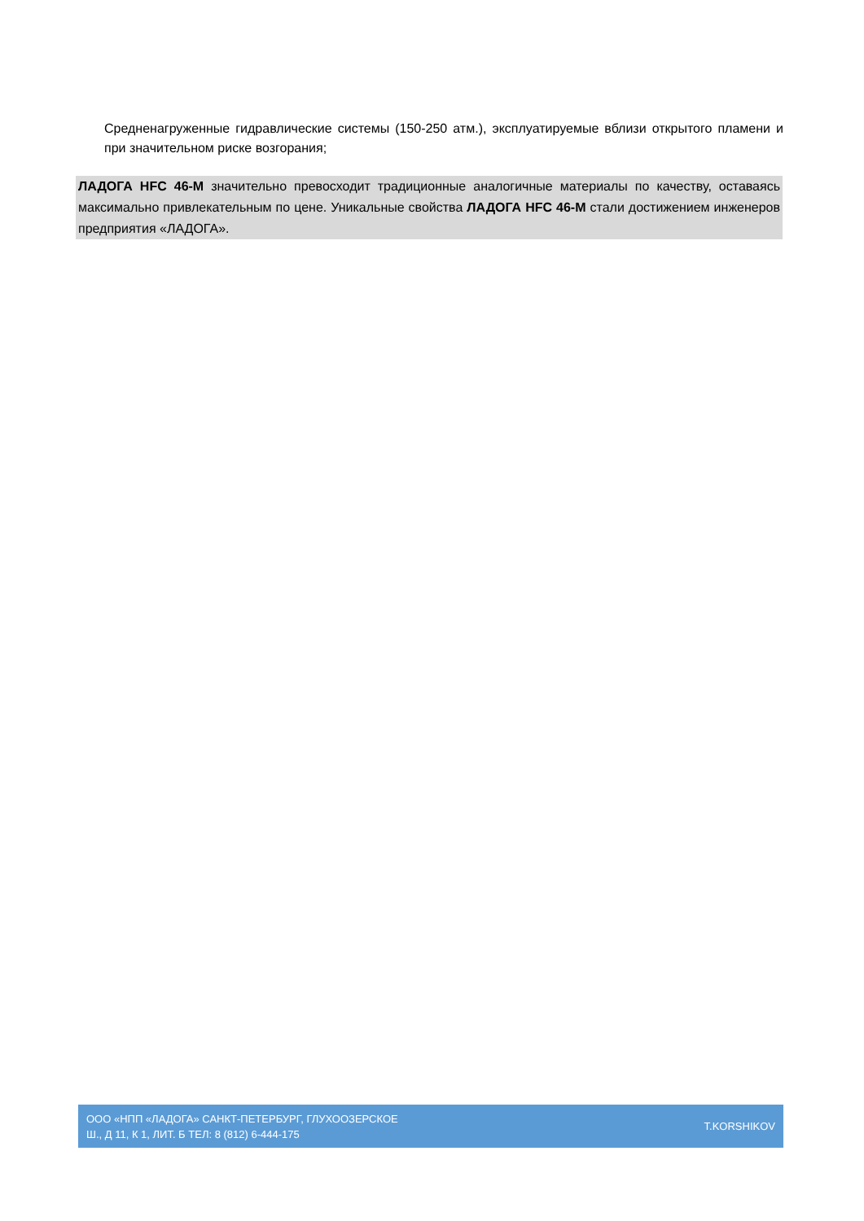Средненагруженные гидравлические системы (150-250 атм.), эксплуатируемые вблизи открытого пламени и при значительном риске возгорания;
ЛАДОГА HFC 46-М значительно превосходит традиционные аналогичные материалы по качеству, оставаясь максимально привлекательным по цене. Уникальные свойства ЛАДОГА HFC 46-М стали достижением инженеров предприятия «ЛАДОГА».
ООО «НПП «ЛАДОГА» САНКТ-ПЕТЕРБУРГ, ГЛУХООЗЕРСКОЕ
Ш., Д 11, К 1, ЛИТ. Б ТЕЛ: 8 (812) 6-444-175
T.KORSHIKOV